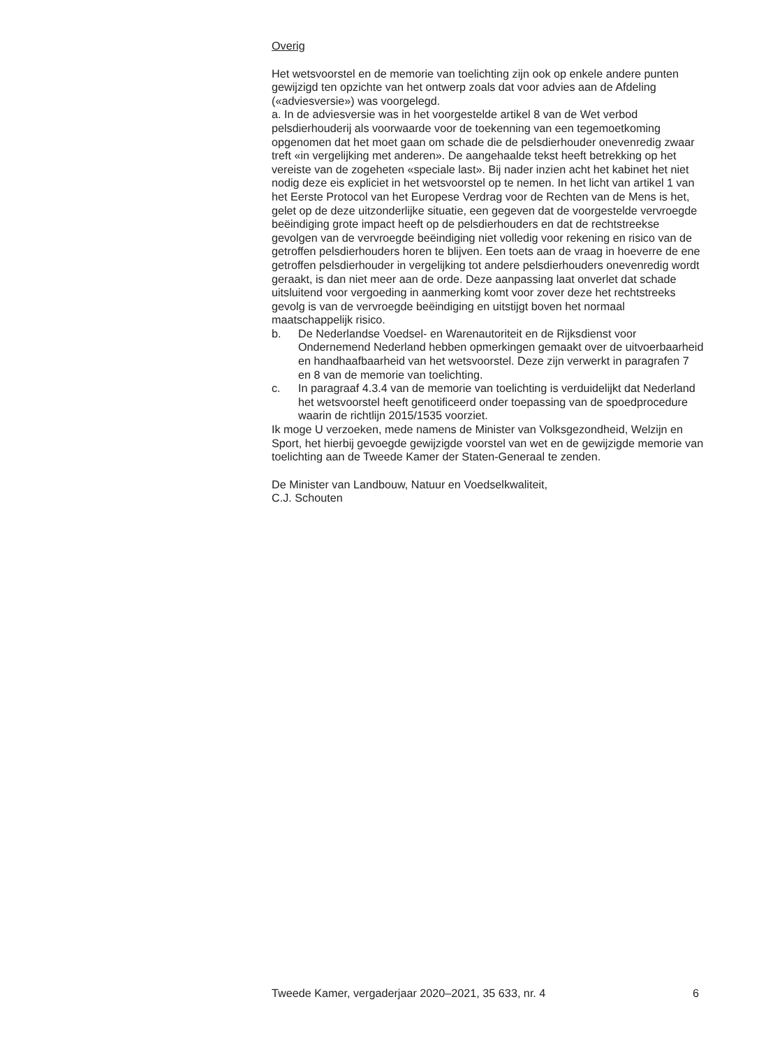Overig
Het wetsvoorstel en de memorie van toelichting zijn ook op enkele andere punten gewijzigd ten opzichte van het ontwerp zoals dat voor advies aan de Afdeling («adviesversie») was voorgelegd.
a. In de adviesversie was in het voorgestelde artikel 8 van de Wet verbod pelsdierhouderij als voorwaarde voor de toekenning van een tegemoetkoming opgenomen dat het moet gaan om schade die de pelsdierhouder onevenredig zwaar treft «in vergelijking met anderen». De aangehaalde tekst heeft betrekking op het vereiste van de zogeheten «speciale last». Bij nader inzien acht het kabinet het niet nodig deze eis expliciet in het wetsvoorstel op te nemen. In het licht van artikel 1 van het Eerste Protocol van het Europese Verdrag voor de Rechten van de Mens is het, gelet op de deze uitzonderlijke situatie, een gegeven dat de voorgestelde vervroegde beëindiging grote impact heeft op de pelsdierhouders en dat de rechtstreekse gevolgen van de vervroegde beëindiging niet volledig voor rekening en risico van de getroffen pelsdierhouders horen te blijven. Een toets aan de vraag in hoeverre de ene getroffen pelsdierhouder in vergelijking tot andere pelsdierhouders onevenredig wordt geraakt, is dan niet meer aan de orde. Deze aanpassing laat onverlet dat schade uitsluitend voor vergoeding in aanmerking komt voor zover deze het rechtstreeks gevolg is van de vervroegde beëindiging en uitstijgt boven het normaal maatschappelijk risico.
b. De Nederlandse Voedsel- en Warenautoriteit en de Rijksdienst voor Ondernemend Nederland hebben opmerkingen gemaakt over de uitvoerbaarheid en handhaafbaarheid van het wetsvoorstel. Deze zijn verwerkt in paragrafen 7 en 8 van de memorie van toelichting.
c. In paragraaf 4.3.4 van de memorie van toelichting is verduidelijkt dat Nederland het wetsvoorstel heeft genotificeerd onder toepassing van de spoedprocedure waarin de richtlijn 2015/1535 voorziet.
Ik moge U verzoeken, mede namens de Minister van Volksgezondheid, Welzijn en Sport, het hierbij gevoegde gewijzigde voorstel van wet en de gewijzigde memorie van toelichting aan de Tweede Kamer der Staten-Generaal te zenden.
De Minister van Landbouw, Natuur en Voedselkwaliteit,
C.J. Schouten
Tweede Kamer, vergaderjaar 2020–2021, 35 633, nr. 4 6